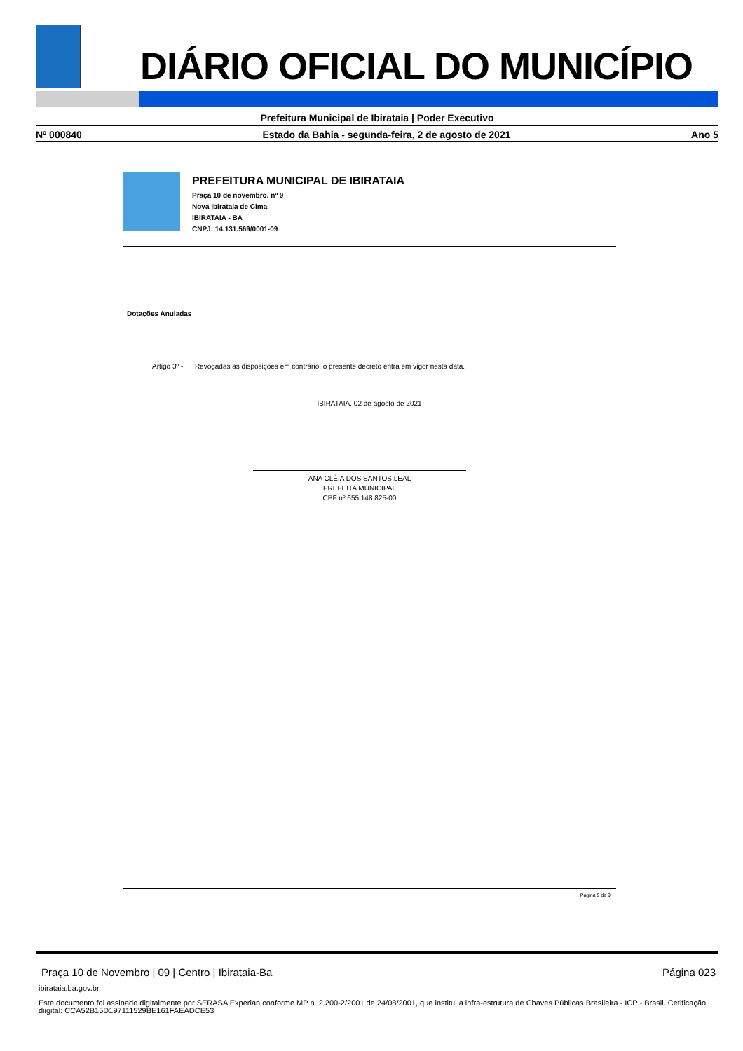DIÁRIO OFICIAL DO MUNICÍPIO
Prefeitura Municipal de Ibirataia | Poder Executivo
Nº 000840 Estado da Bahia - segunda-feira, 2 de agosto de 2021 Ano 5
PREFEITURA MUNICIPAL DE IBIRATAIA
Praça 10 de novembro. nº 9
Nova Ibirataia de Cima
IBIRATAIA - BA
CNPJ: 14.131.569/0001-09
Dotações Anuladas
Artigo 3º - Revogadas as disposições em contrário, o presente decreto entra em vigor nesta data.
IBIRATAIA, 02 de agosto de 2021
ANA CLÉIA DOS SANTOS LEAL
PREFEITA MUNICIPAL
CPF nº 655.148.825-00
Página 9 de 9
Praça 10 de Novembro | 09 | Centro | Ibirataia-Ba Página 023
ibirataia.ba.gov.br
Este documento foi assinado digitalmente por SERASA Experian conforme MP n. 2.200-2/2001 de 24/08/2001, que institui a infra-estrutura de Chaves Públicas Brasileira - ICP - Brasil. Cetificação diigital: CCA52B15D197111529BE161FAEADCE53